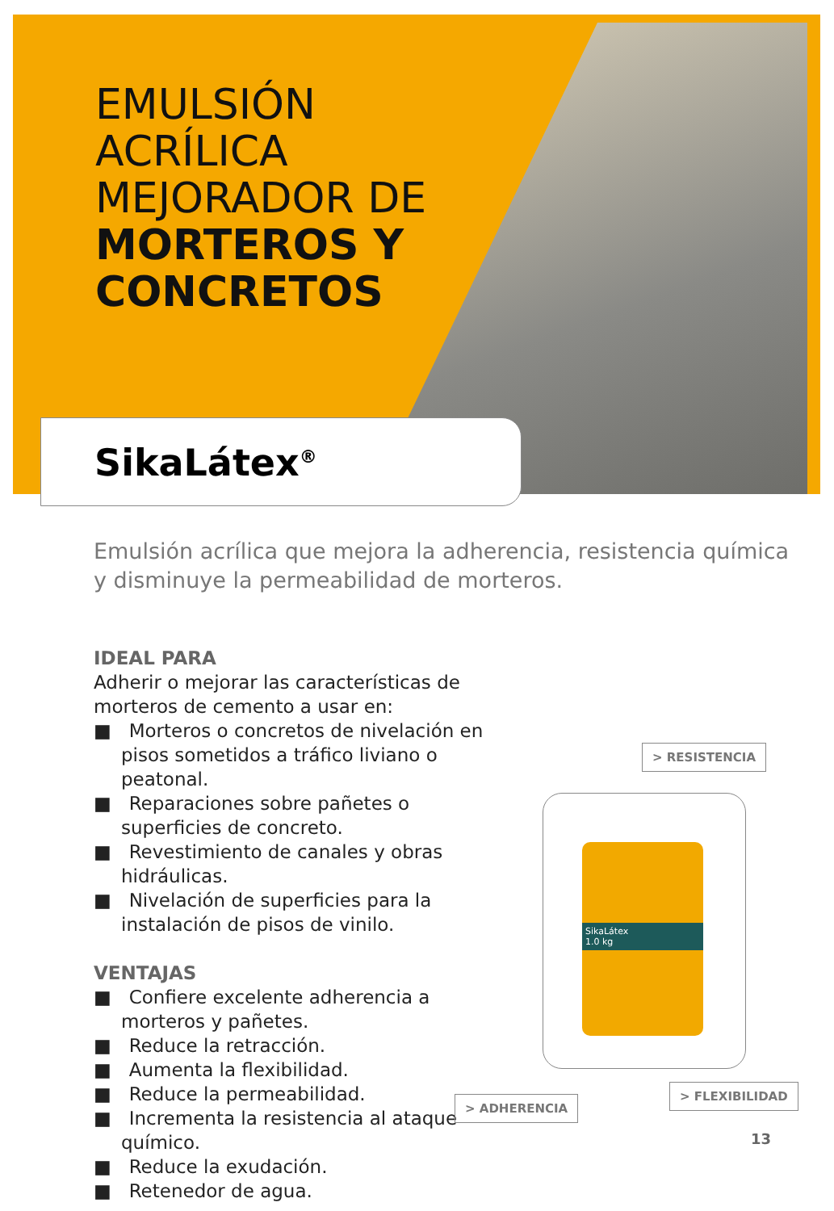EMULSIÓN
ACRÍLICA
MEJORADOR DE
MORTEROS Y
CONCRETOS
SikaLátex<sup>®</sup>
Emulsión acrílica que mejora la adherencia, resistencia química y disminuye la permeabilidad de morteros.
IDEAL PARA
Adherir o mejorar las características de morteros de cemento a usar en:
■ Morteros o concretos de nivelación en pisos sometidos a tráfico liviano o peatonal.
■ Reparaciones sobre pañetes o superficies de concreto.
■ Revestimiento de canales y obras hidráulicas.
■ Nivelación de superficies para la instalación de pisos de vinilo.
VENTAJAS
■ Confiere excelente adherencia a morteros y pañetes.
■ Reduce la retracción.
■ Aumenta la flexibilidad.
■ Reduce la permeabilidad.
■ Incrementa la resistencia al ataque químico.
■ Reduce la exudación.
■ Retenedor de agua.
> RESISTENCIA
SikaLátex
1.0 kg
> ADHERENCIA
> FLEXIBILIDAD
13